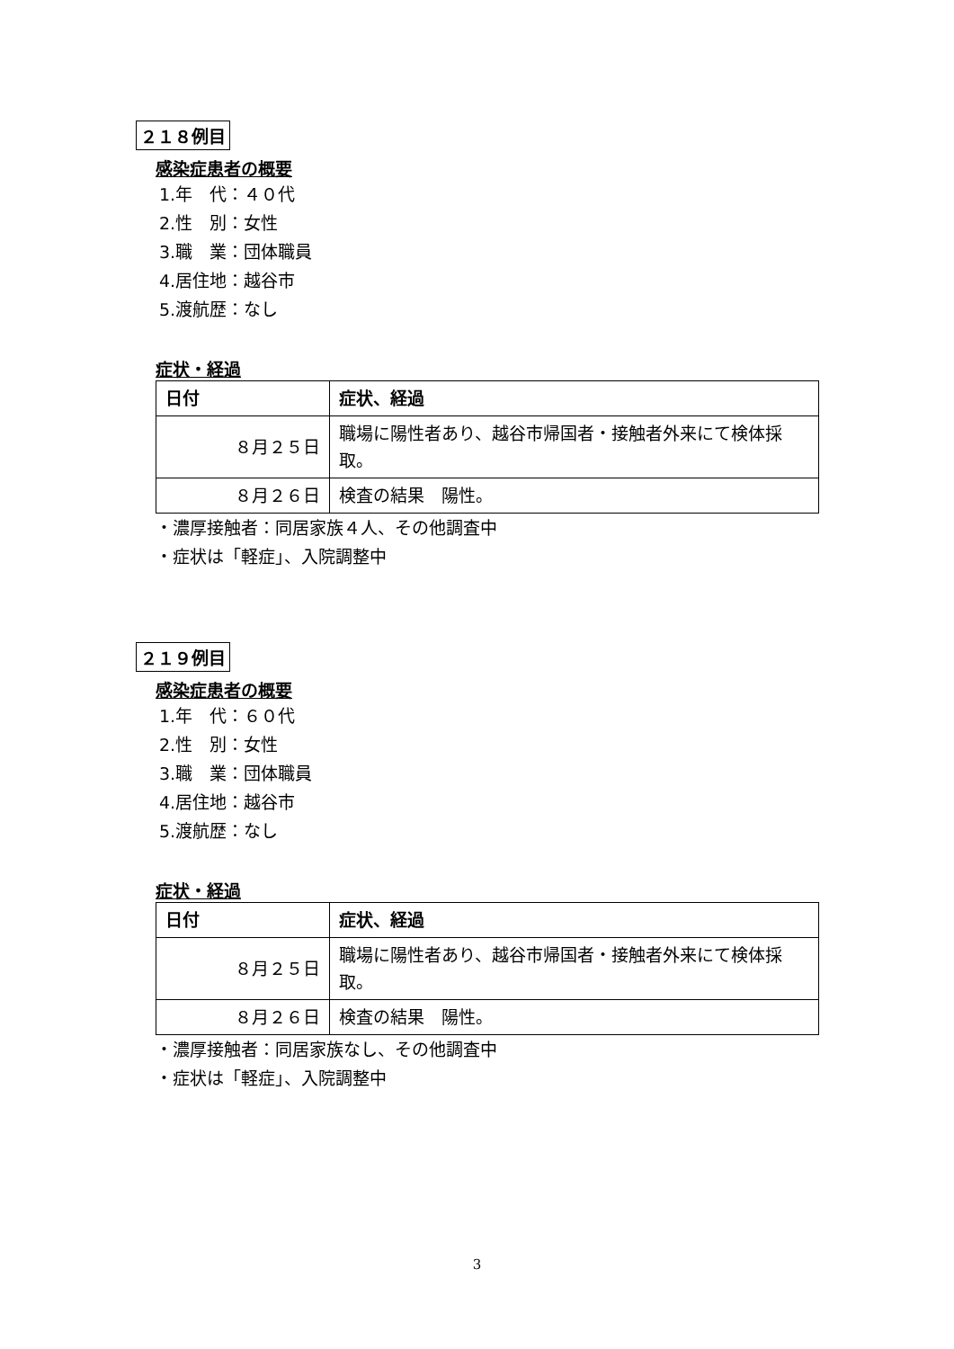２１８例目
感染症患者の概要
1.年　代：４０代
2.性　別：女性
3.職　業：団体職員
4.居住地：越谷市
5.渡航歴：なし
症状・経過
| 日付 | 症状、経過 |
| --- | --- |
| ８月２５日 | 職場に陽性者あり、越谷市帰国者・接触者外来にて検体採取。 |
| ８月２６日 | 検査の結果 陽性。 |
・濃厚接触者：同居家族４人、その他調査中
・症状は「軽症」、入院調整中
２１９例目
感染症患者の概要
1.年　代：６０代
2.性　別：女性
3.職　業：団体職員
4.居住地：越谷市
5.渡航歴：なし
症状・経過
| 日付 | 症状、経過 |
| --- | --- |
| ８月２５日 | 職場に陽性者あり、越谷市帰国者・接触者外来にて検体採取。 |
| ８月２６日 | 検査の結果 陽性。 |
・濃厚接触者：同居家族なし、その他調査中
・症状は「軽症」、入院調整中
3